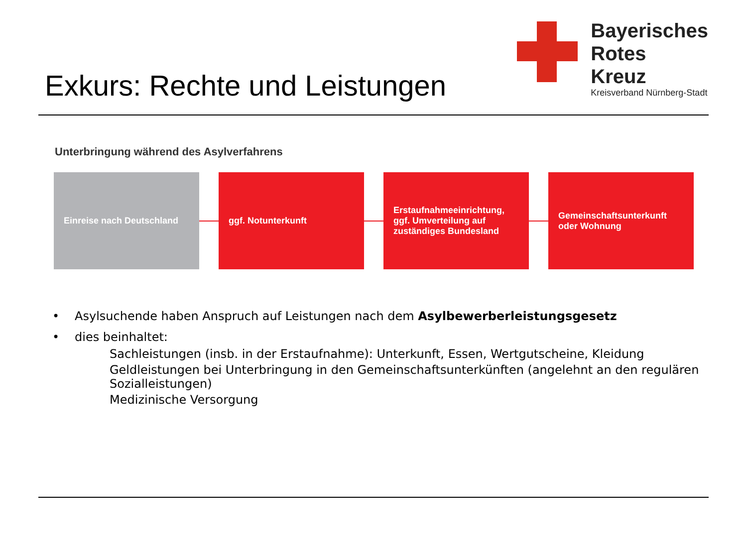Exkurs: Rechte und Leistungen
Bayerisches
Rotes
Kreuz
Kreisverband Nürnberg-Stadt
Unterbringung während des Asylverfahrens
Einreise nach Deutschland ggf. Notunterkunft
Erstaufnahmeeinrichtung, ggf. Umverteilung auf zuständiges Bundesland
Gemeinschaftsunterkunft oder Wohnung
• Asylsuchende haben Anspruch auf Leistungen nach dem Asylbewerberleistungsgesetz
• dies beinhaltet:
Sachleistungen (insb. in der Erstaufnahme): Unterkunft, Essen, Wertgutscheine, Kleidung
Geldleistungen bei Unterbringung in den Gemeinschaftsunterkünften (angelehnt an den regulären Sozialleistungen)
Medizinische Versorgung